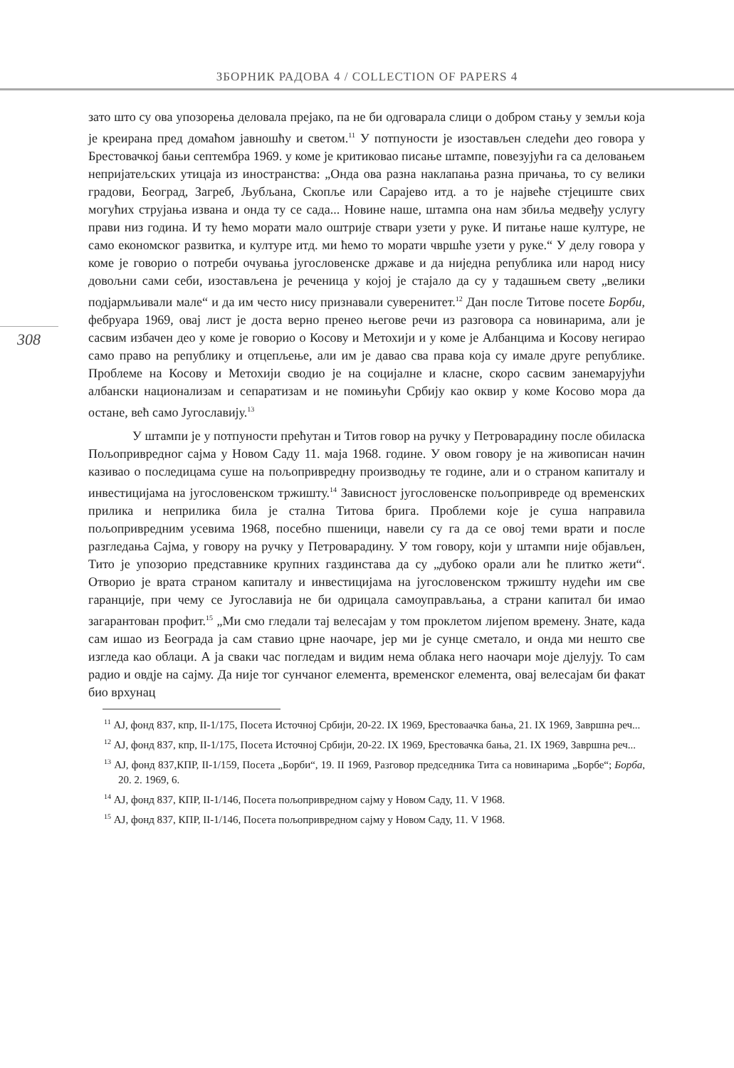ЗБОРНИК РАДОВА 4 / COLLECTION OF PAPERS 4
308
зато што су ова упозорења деловала прејако, па не би одговарала слици о добром стању у земљи која је креирана пред домаћом јавношћу и светом.<sup>11</sup> У потпуности је изостављен следећи део говора у Брестовачкој бањи септембра 1969. у коме је критиковао писање штампе, повезујући га са деловањем непријатељских утицаја из иностранства: „Онда ова разна наклапања разна причања, то су велики градови, Београд, Загреб, Љубљана, Скопље или Сарајево итд. а то је највеће стјециште свих могућих струјања извана и онда ту се сада... Новине наше, штампа она нам збиља медвеђу услугу прави низ година. И ту ћемо морати мало оштрије ствари узети у руке. И питање наше културе, не само економског развитка, и културе итд. ми ћемо то морати чвршће узети у руке.“ У делу говора у коме је говорио о потреби очу­вања југословенске државе и да ниједна република или народ нису довољни сами себи, изостављена је реченица у којој је стајало да су у тадашњем свету „велики подјармљивали мале“ и да им често нису признавали суверенитет.<sup>12</sup> Дан после Ти­тове посете Борби, фебруара 1969, овај лист је доста верно пренео његове речи из разговора са новинарима, али је сасвим избачен део у коме је говорио о Косову и Метохији и у коме је Албанцима и Косову негирао само право на републику и от­цепљење, али им је давао сва права која су имале друге републике. Проблеме на Косову и Метохији сводио је на социјалне и класне, скоро сасвим занемарујући албански национализам и сепаратизам и не помињући Србију као оквир у коме Косово мора да остане, већ само Југославију.<sup>13</sup>
У штампи је у потпуности прећутан и Титов говор на ручку у Петровара­дину после обиласка Пољопривредног сајма у Новом Саду 11. маја 1968. године. У овом говору је на живописан начин казивао о последицама суше на пољоприв­редну производњу те године, али и о страном капиталу и инвестицијама на југосло­венском тржишту.<sup>14</sup> Зависност југословенске пољопривреде од временских при­лика и неприлика била је стална Титова брига. Проблеми које је суша направила пољопривредним усевима 1968, посебно пшеници, навели су га да се овој теми врати и после разгледања Сајма, у говору на ручку у Петроварадину. У том говору, који у штампи није објављен, Тито је упозорио представнике крупних газдинстава да су „дубоко орали али ће плитко жети“. Отворио је врата страном капиталу и инвестицијама на југословенском тржишту нудећи им све гаранције, при чему се Југославија не би одрицала самоуправљања, а страни капитал би имао загаранто­ван профит.<sup>15</sup> „Ми смо гледали тај велесајам у том проклетом лијепом времену. Знате, када сам ишао из Београда ја сам ставио црне наочаре, јер ми је сунце сме­тало, и онда ми нешто све изгледа као облаци. А ја сваки час погледам и видим нема облака него наочари моје дјелују. То сам радио и овдје на сајму. Да није тог сунчаног елемента, временског елемента, овај велесајам би факат био врхунац
<sup>11</sup> АЈ, фонд 837, кпр, II-1/175, Посета Источној Србији, 20-22. IX 1969, Брестоваачка бања, 21. IX 1969, Завршна реч...
<sup>12</sup> АЈ, фонд 837, кпр, II-1/175, Посета Источној Србији, 20-22. IX 1969, Брестовачка бања, 21. IX 1969, Завршна реч...
<sup>13</sup> АЈ, фонд 837,КПР, II-1/159, Посета „Борби“, 19. II 1969, Разговор председника Тита са новинарима „Борбе“; Борба, 20. 2. 1969, 6.
<sup>14</sup> АЈ, фонд 837, КПР, II-1/146, Посета пољопривредном сајму у Новом Саду, 11. V 1968.
<sup>15</sup> АЈ, фонд 837, КПР, II-1/146, Посета пољопривредном сајму у Новом Саду, 11. V 1968.